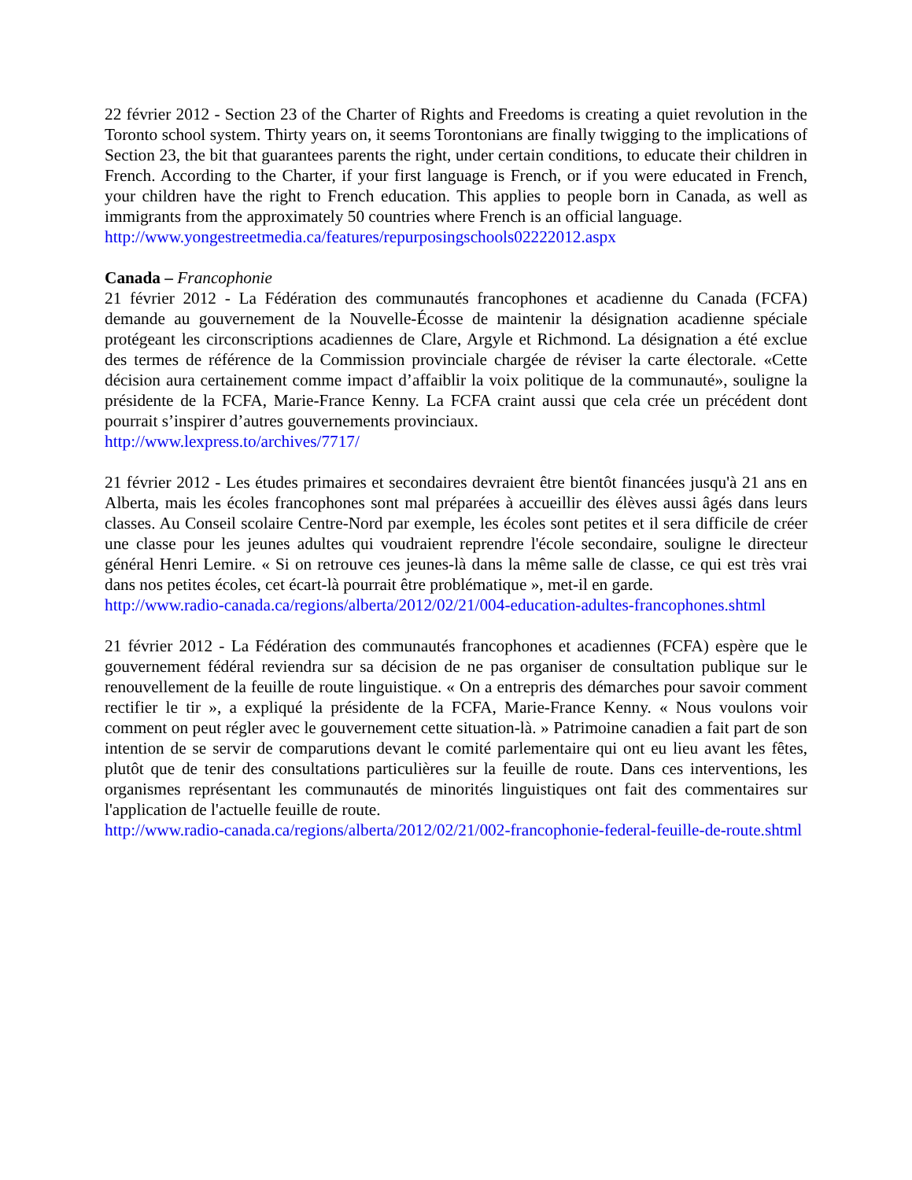22 février 2012 - Section 23 of the Charter of Rights and Freedoms is creating a quiet revolution in the Toronto school system. Thirty years on, it seems Torontonians are finally twigging to the implications of Section 23, the bit that guarantees parents the right, under certain conditions, to educate their children in French. According to the Charter, if your first language is French, or if you were educated in French, your children have the right to French education. This applies to people born in Canada, as well as immigrants from the approximately 50 countries where French is an official language.
http://www.yongestreetmedia.ca/features/repurposingschools02222012.aspx
Canada – Francophonie
21 février 2012 - La Fédération des communautés francophones et acadienne du Canada (FCFA) demande au gouvernement de la Nouvelle-Écosse de maintenir la désignation acadienne spéciale protégeant les circonscriptions acadiennes de Clare, Argyle et Richmond. La désignation a été exclue des termes de référence de la Commission provinciale chargée de réviser la carte électorale. «Cette décision aura certainement comme impact d’affaiblir la voix politique de la communauté», souligne la présidente de la FCFA, Marie-France Kenny. La FCFA craint aussi que cela crée un précédent dont pourrait s’inspirer d’autres gouvernements provinciaux.
http://www.lexpress.to/archives/7717/
21 février 2012 - Les études primaires et secondaires devraient être bientôt financées jusqu'à 21 ans en Alberta, mais les écoles francophones sont mal préparées à accueillir des élèves aussi âgés dans leurs classes. Au Conseil scolaire Centre-Nord par exemple, les écoles sont petites et il sera difficile de créer une classe pour les jeunes adultes qui voudraient reprendre l'école secondaire, souligne le directeur général Henri Lemire. « Si on retrouve ces jeunes-là dans la même salle de classe, ce qui est très vrai dans nos petites écoles, cet écart-là pourrait être problématique », met-il en garde.
http://www.radio-canada.ca/regions/alberta/2012/02/21/004-education-adultes-francophones.shtml
21 février 2012 - La Fédération des communautés francophones et acadiennes (FCFA) espère que le gouvernement fédéral reviendra sur sa décision de ne pas organiser de consultation publique sur le renouvellement de la feuille de route linguistique. « On a entrepris des démarches pour savoir comment rectifier le tir », a expliqué la présidente de la FCFA, Marie-France Kenny. « Nous voulons voir comment on peut régler avec le gouvernement cette situation-là. » Patrimoine canadien a fait part de son intention de se servir de comparutions devant le comité parlementaire qui ont eu lieu avant les fêtes, plutôt que de tenir des consultations particulières sur la feuille de route. Dans ces interventions, les organismes représentant les communautés de minorités linguistiques ont fait des commentaires sur l'application de l'actuelle feuille de route.
http://www.radio-canada.ca/regions/alberta/2012/02/21/002-francophonie-federal-feuille-de-route.shtml